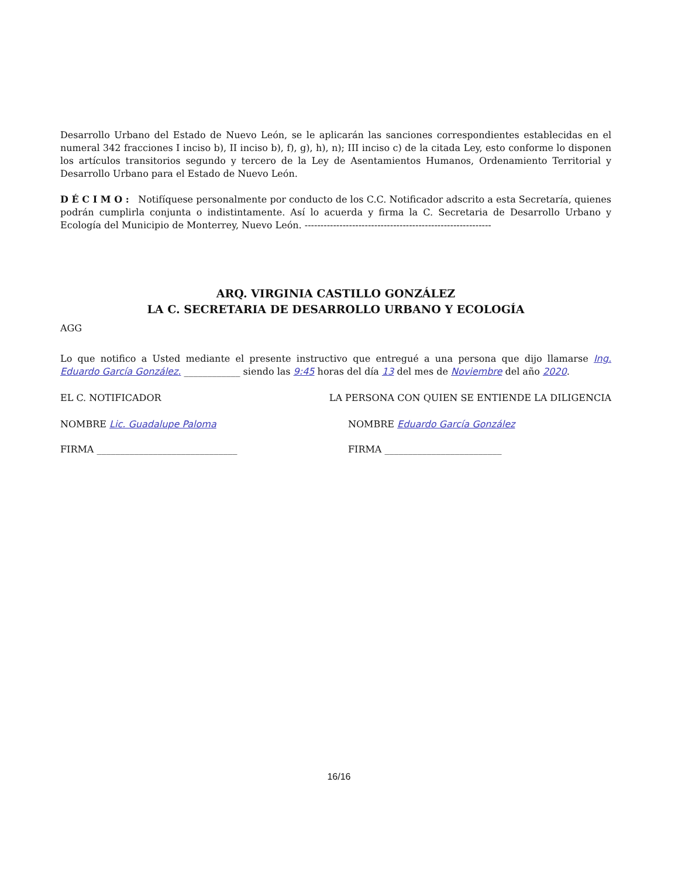Desarrollo Urbano del Estado de Nuevo León, se le aplicarán las sanciones correspondientes establecidas en el numeral 342 fracciones I inciso b), II inciso b), f), g), h), n); III inciso c) de la citada Ley, esto conforme lo disponen los artículos transitorios segundo y tercero de la Ley de Asentamientos Humanos, Ordenamiento Territorial y Desarrollo Urbano para el Estado de Nuevo León.
D É C I M O : Notifíquese personalmente por conducto de los C.C. Notificador adscrito a esta Secretaría, quienes podrán cumplirla conjunta o indistintamente. Así lo acuerda y firma la C. Secretaria de Desarrollo Urbano y Ecología del Municipio de Monterrey, Nuevo León. -----------------------------------------------------------
ARQ. VIRGINIA CASTILLO GONZÁLEZ
LA C. SECRETARIA DE DESARROLLO URBANO Y ECOLOGÍA
AGG
Lo que notifico a Usted mediante el presente instructivo que entregué a una persona que dijo llamarse Ing. Eduardo García González. ____________ siendo las 9:45 horas del día 13 del mes de Noviembre del año 2020.
EL C. NOTIFICADOR LA PERSONA CON QUIEN SE ENTIENDE LA DILIGENCIA
NOMBRE Lic. Guadalupe Paloma NOMBRE Eduardo García González
FIRMA ______________________________ FIRMA _________________________
16/16